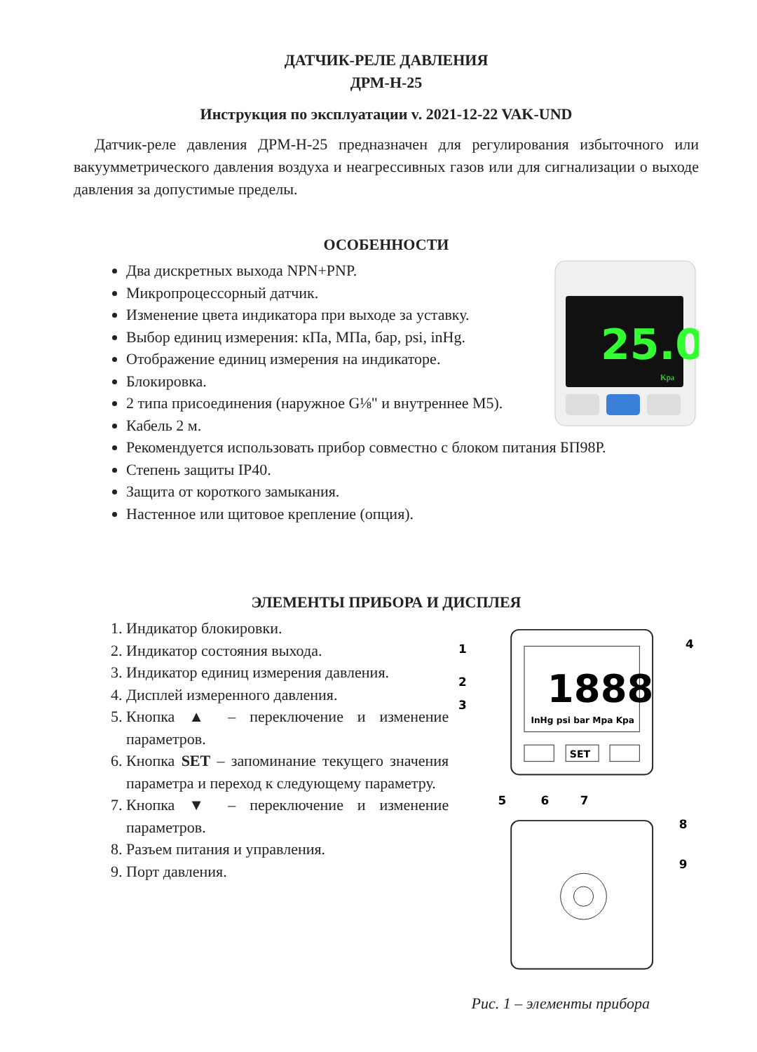ДАТЧИК-РЕЛЕ ДАВЛЕНИЯ
ДРМ-Н-25
Инструкция по эксплуатации v. 2021-12-22 VAK-UND
Датчик-реле давления ДРМ-Н-25 предназначен для регулирования избыточного или вакуумметрического давления воздуха и неагрессивных газов или для сигнализации о выходе давления за допустимые пределы.
ОСОБЕННОСТИ
Два дискретных выхода NPN+PNP.
Микропроцессорный датчик.
Изменение цвета индикатора при выходе за уставку.
Выбор единиц измерения: кПа, МПа, бар, psi, inHg.
Отображение единиц измерения на индикаторе.
Блокировка.
2 типа присоединения (наружное G⅛" и внутреннее М5).
Кабель 2 м.
Рекомендуется использовать прибор совместно с блоком питания БП98Р.
Степень защиты IP40.
Защита от короткого замыкания.
Настенное или щитовое крепление (опция).
25.0
Kpa
ЭЛЕМЕНТЫ ПРИБОРА И ДИСПЛЕЯ
1. Индикатор блокировки.
2. Индикатор состояния выхода.
3. Индикатор единиц измерения давления.
4. Дисплей измеренного давления.
5. Кнопка ▲ – переключение и изменение параметров.
6. Кнопка SET – запоминание текущего значения параметра и переход к следующему параметру.
7. Кнопка ▼ – переключение и изменение параметров.
8. Разъем питания и управления.
9. Порт давления.
1888
InHg psi bar Mpa Kpa
SET
1
2
3
4
5
6
7
8
9
Рис. 1 – элементы прибора